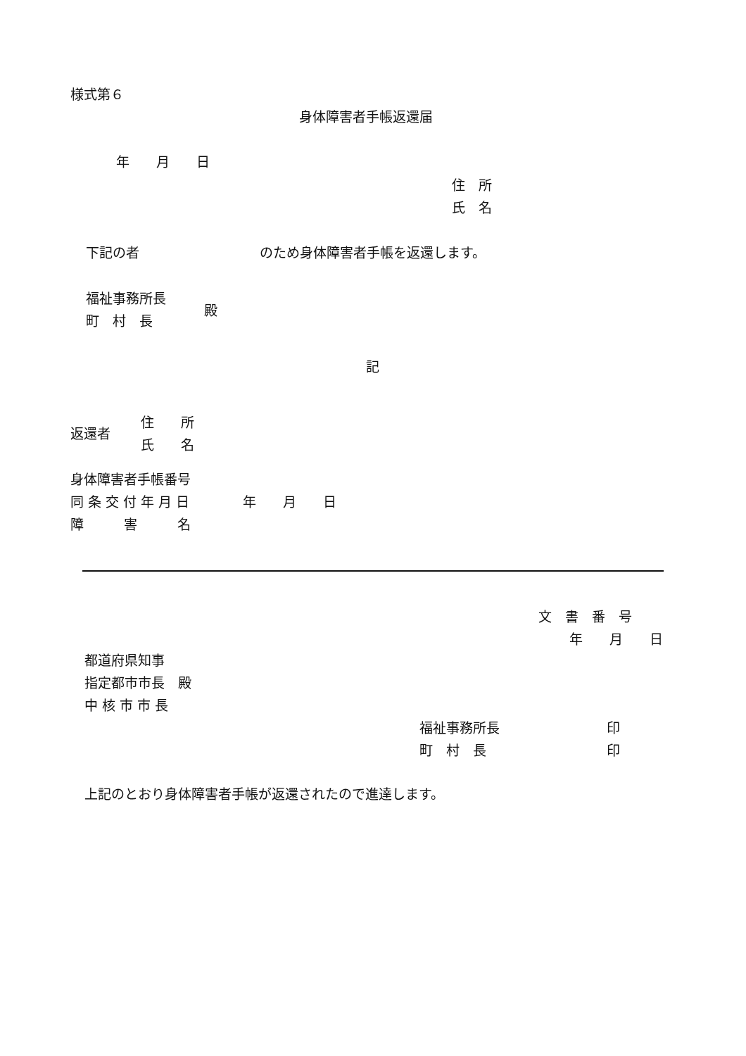様式第６
身体障害者手帳返還届
年　　月　　日
住　所 氏　名
下記の者　　　　　　　　　のため身体障害者手帳を返還します。
福祉事務所長 町　村　長
殿
記
返還者
住　　所 氏　　名
身体障害者手帳番号 同 条 交 付 年 月 日　　　　年　　月　　日 障　　　害　　　名
文　書　番　号 　　 年　　月　　日
都道府県知事 指定都市市長　殿 中 核 市 市 長
福祉事務所長　　　　　　　　印 町　村　長　　　　　　　　　印
上記のとおり身体障害者手帳が返還されたので進達します。